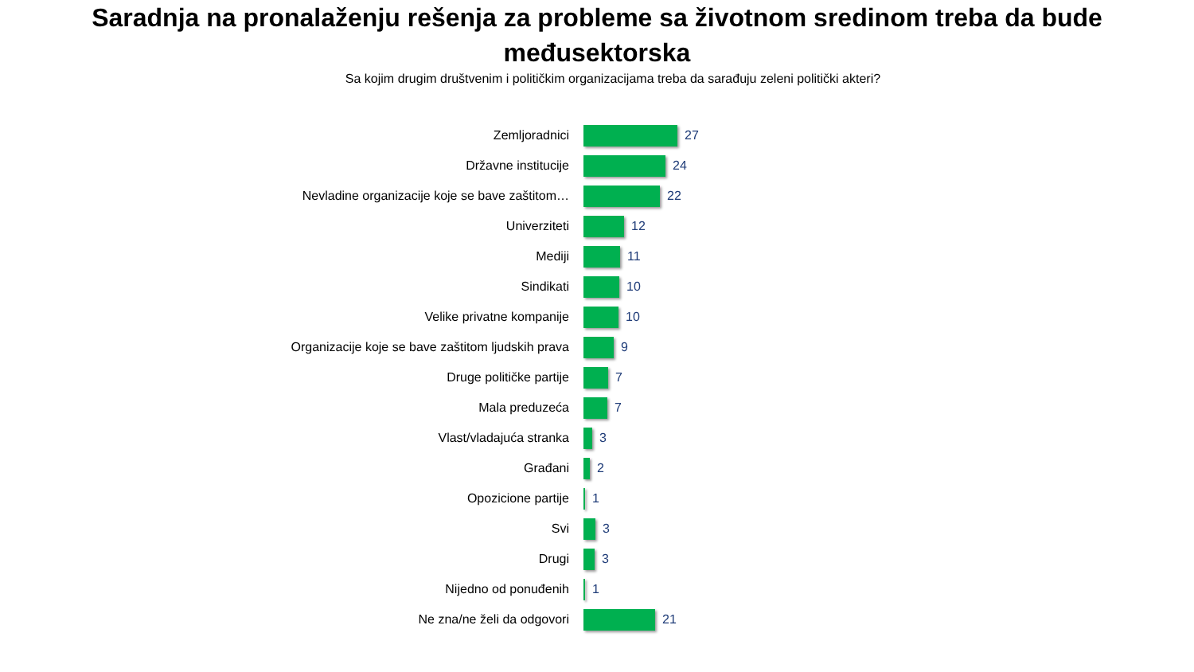Saradnja na pronalaženju rešenja za probleme sa životnom sredinom treba da bude međusektorska
Sa kojim drugim društvenim i političkim organizacijama treba da sarađuju zeleni politički akteri?
Zemljoradnici 27
Državne institucije 24
Nevladine organizacije koje se bave zaštitom… 22
Univerziteti 12
Mediji 11
Sindikati 10
Velike privatne kompanije 10
Organizacije koje se bave zaštitom ljudskih prava 9
Druge političke partije 7
Mala preduzeća 7
Vlast/vladajuća stranka 3
Građani 2
Opozicione partije 1
Svi 3
Drugi 3
Nijedno od ponuđenih 1
Ne zna/ne želi da odgovori 21